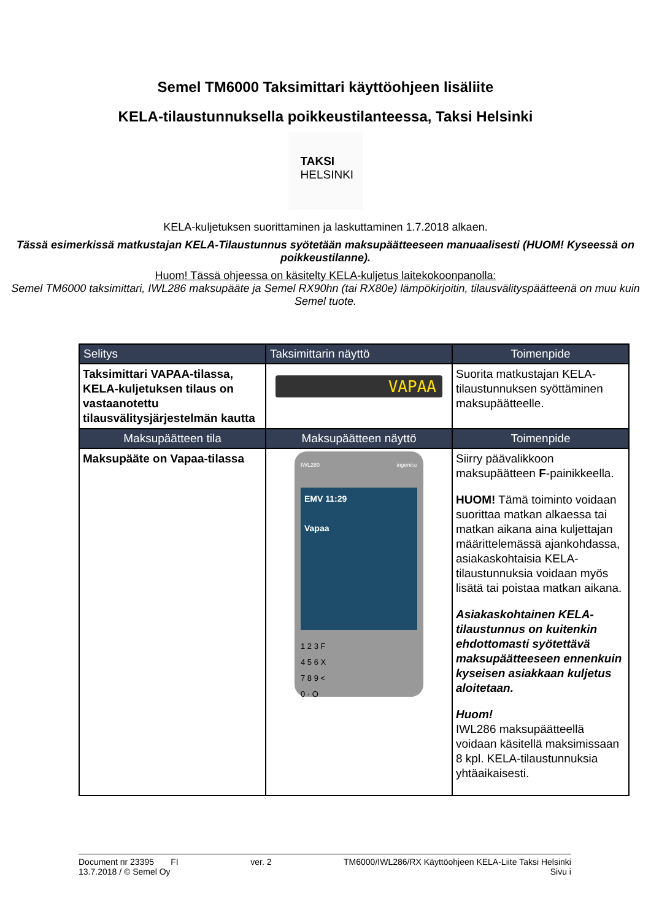Semel TM6000 Taksimittari käyttöohjeen lisäliite
KELA-tilaustunnuksella poikkeustilanteessa, Taksi Helsinki
TAKSI
HELSINKI
KELA-kuljetuksen suorittaminen ja laskuttaminen 1.7.2018 alkaen.
Tässä esimerkissä matkustajan KELA-Tilaustunnus syötetään maksupäätteeseen manuaalisesti (HUOM! Kyseessä on poikkeustilanne).
Huom! Tässä ohjeessa on käsitelty KELA-kuljetus laitekokoonpanolla:
Semel TM6000 taksimittari, IWL286 maksupääte ja Semel RX90hn (tai RX80e) lämpökirjoitin, tilausvälityspäätteenä on muu kuin Semel tuote.
| Selitys | Taksimittarin näyttö | Toimenpide |
| --- | --- | --- |
| Taksimittari VAPAA-tilassa, KELA-kuljetuksen tilaus on vastaanotettu tilausvälitysjärjestelmän kautta | VAPAA | Suorita matkustajan KELA-tilaustunnuksen syöttäminen maksupäätteelle. |
| Maksupäätteen tila | Maksupäätteen näyttö | Toimenpide |
| Maksupääte on Vapaa-tilassa | IWL280 ingenico EMV 11:29 Vapaa 1 2 3 F 4 5 6 X 7 8 9 < 0 · O | Siirry päävalikkoon maksupäätteen F -painikkeella. HUOM! Tämä toiminto voidaan suorittaa matkan alkaessa tai matkan aikana aina kuljettajan määrittelemässä ajankohdassa, asiakaskohtaisia KELA-tilaustunnuksia voidaan myös lisätä tai poistaa matkan aikana. Asiakaskohtainen KELA-tilaustunnus on kuitenkin ehdottomasti syötettävä maksupäätteeseen ennenkuin kyseisen asiakkaan kuljetus aloitetaan. Huom! IWL286 maksupäätteellä voidaan käsitellä maksimissaan 8 kpl. KELA-tilaustunnuksia yhtäaikaisesti. |
Document nr 23395 FI
13.7.2018 / © Semel Oy
ver. 2 TM6000/IWL286/RX Käyttöohjeen KELA-Liite Taksi Helsinki
Sivu i